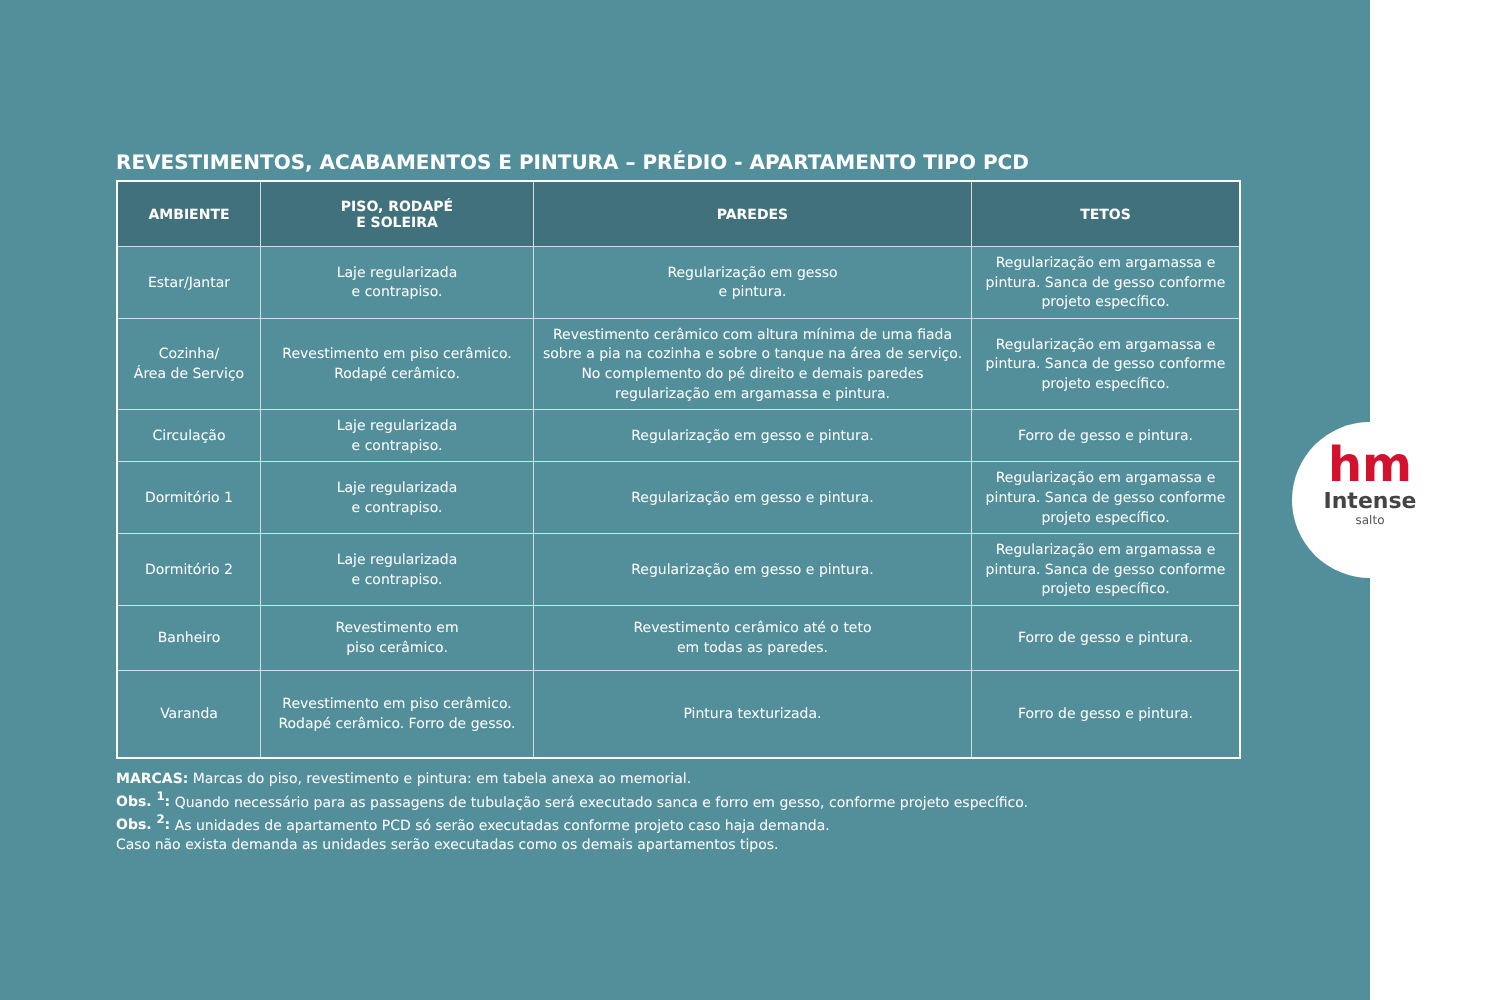REVESTIMENTOS, ACABAMENTOS E PINTURA – PRÉDIO - APARTAMENTO TIPO PCD
| AMBIENTE | PISO, RODAPÉ E SOLEIRA | PAREDES | TETOS |
| --- | --- | --- | --- |
| Estar/Jantar | Laje regularizada e contrapiso. | Regularização em gesso e pintura. | Regularização em argamassa e pintura. Sanca de gesso conforme projeto específico. |
| Cozinha/ Área de Serviço | Revestimento em piso cerâmico. Rodapé cerâmico. | Revestimento cerâmico com altura mínima de uma fiada sobre a pia na cozinha e sobre o tanque na área de serviço. No complemento do pé direito e demais paredes regularização em argamassa e pintura. | Regularização em argamassa e pintura. Sanca de gesso conforme projeto específico. |
| Circulação | Laje regularizada e contrapiso. | Regularização em gesso e pintura. | Forro de gesso e pintura. |
| Dormitório 1 | Laje regularizada e contrapiso. | Regularização em gesso e pintura. | Regularização em argamassa e pintura. Sanca de gesso conforme projeto específico. |
| Dormitório 2 | Laje regularizada e contrapiso. | Regularização em gesso e pintura. | Regularização em argamassa e pintura. Sanca de gesso conforme projeto específico. |
| Banheiro | Revestimento em piso cerâmico. | Revestimento cerâmico até o teto em todas as paredes. | Forro de gesso e pintura. |
| Varanda | Revestimento em piso cerâmico. Rodapé cerâmico. Forro de gesso. | Pintura texturizada. | Forro de gesso e pintura. |
MARCAS: Marcas do piso, revestimento e pintura: em tabela anexa ao memorial.
Obs. <sup>1</sup>: Quando necessário para as passagens de tubulação será executado sanca e forro em gesso, conforme projeto específico.
Obs. <sup>2</sup>: As unidades de apartamento PCD só serão executadas conforme projeto caso haja demanda.
Caso não exista demanda as unidades serão executadas como os demais apartamentos tipos.
hm
Intense
salto